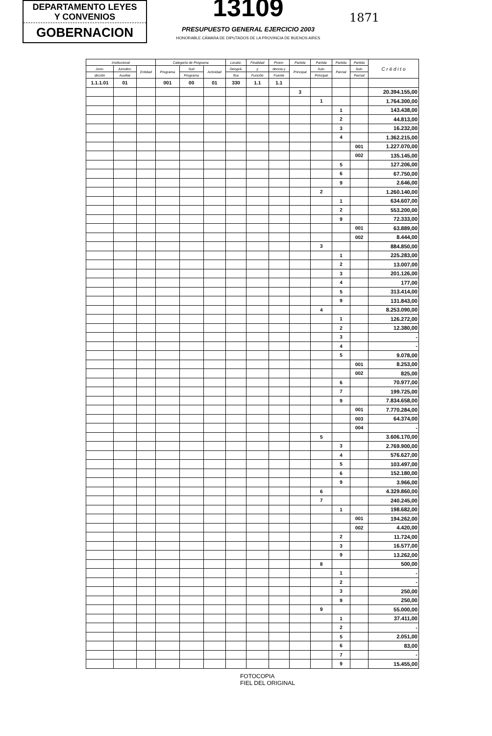DEPARTAMENTO LEYES
Y CONVENIOS
GOBERNACION
13109
PRESUPUESTO GENERAL EJERCICIO 2003
HONORABLE CÁMARA DE DIPUTADOS DE LA PROVINCIA DE BUENOS AIRES
1871
| Institucional | | | Categoría de Programa | | | Localiz. | Finalidad | Proce- | Partida | Partida | Partida | Partida | C r é d i t o |
| --- | --- | --- | --- | --- | --- | --- | --- | --- | --- | --- | --- | --- | --- |
| Juris- | Jurisdicc. | Entidad | Programa | Sub | Actividad | Geográ- | y | dencia y | Principal | Sub- | Parcial | Sub- | |
| dicción | Auxiliar | | | Programa | | fica | Función | Fuente | | Principal | | Parcial | |
| 1.1.1.01 | 01 | | 001 | 00 | 01 | 330 | 1.1 | 1.1 | | | | | |
| | | | | | | | | | 3 | | | | 20.394.155,00 |
| | | | | | | | | | | 1 | | | 1.764.300,00 |
| | | | | | | | | | | | 1 | | 143.438,00 |
| | | | | | | | | | | | 2 | | 44.813,00 |
| | | | | | | | | | | | 3 | | 16.232,00 |
| | | | | | | | | | | | 4 | | 1.362.215,00 |
| | | | | | | | | | | | | 001 | 1.227.070,00 |
| | | | | | | | | | | | | 002 | 135.145,00 |
| | | | | | | | | | | | 5 | | 127.206,00 |
| | | | | | | | | | | | 6 | | 67.750,00 |
| | | | | | | | | | | | 9 | | 2.646,00 |
| | | | | | | | | | | 2 | | | 1.260.140,00 |
| | | | | | | | | | | | 1 | | 634.607,00 |
| | | | | | | | | | | | 2 | | 553.200,00 |
| | | | | | | | | | | | 9 | | 72.333,00 |
| | | | | | | | | | | | | 001 | 63.889,00 |
| | | | | | | | | | | | | 002 | 8.444,00 |
| | | | | | | | | | | 3 | | | 884.850,00 |
| | | | | | | | | | | | 1 | | 225.283,00 |
| | | | | | | | | | | | 2 | | 13.007,00 |
| | | | | | | | | | | | 3 | | 201.126,00 |
| | | | | | | | | | | | 4 | | 177,00 |
| | | | | | | | | | | | 5 | | 313.414,00 |
| | | | | | | | | | | | 9 | | 131.843,00 |
| | | | | | | | | | | 4 | | | 8.253.090,00 |
| | | | | | | | | | | | 1 | | 126.272,00 |
| | | | | | | | | | | | 2 | | 12.380,00 |
| | | | | | | | | | | | 3 | | - |
| | | | | | | | | | | | 4 | | - |
| | | | | | | | | | | | 5 | | 9.078,00 |
| | | | | | | | | | | | | 001 | 8.253,00 |
| | | | | | | | | | | | | 002 | 825,00 |
| | | | | | | | | | | | 6 | | 70.977,00 |
| | | | | | | | | | | | 7 | | 199.725,00 |
| | | | | | | | | | | | 9 | | 7.834.658,00 |
| | | | | | | | | | | | | 001 | 7.770.284,00 |
| | | | | | | | | | | | | 003 | 64.374,00 |
| | | | | | | | | | | | | 004 | - |
| | | | | | | | | | | 5 | | | 3.606.170,00 |
| | | | | | | | | | | | 3 | | 2.769.900,00 |
| | | | | | | | | | | | 4 | | 576.627,00 |
| | | | | | | | | | | | 5 | | 103.497,00 |
| | | | | | | | | | | | 6 | | 152.180,00 |
| | | | | | | | | | | | 9 | | 3.966,00 |
| | | | | | | | | | | 6 | | | 4.329.860,00 |
| | | | | | | | | | | 7 | | | 240.245,00 |
| | | | | | | | | | | | 1 | | 198.682,00 |
| | | | | | | | | | | | | 001 | 194.262,00 |
| | | | | | | | | | | | | 002 | 4.420,00 |
| | | | | | | | | | | | 2 | | 11.724,00 |
| | | | | | | | | | | | 3 | | 16.577,00 |
| | | | | | | | | | | | 9 | | 13.262,00 |
| | | | | | | | | | | 8 | | | 500,00 |
| | | | | | | | | | | | 1 | | - |
| | | | | | | | | | | | 2 | | - |
| | | | | | | | | | | | 3 | | 250,00 |
| | | | | | | | | | | | 9 | | 250,00 |
| | | | | | | | | | | 9 | | | 55.000,00 |
| | | | | | | | | | | | 1 | | 37.411,00 |
| | | | | | | | | | | | 2 | | - |
| | | | | | | | | | | | 5 | | 2.051,00 |
| | | | | | | | | | | | 6 | | 83,00 |
| | | | | | | | | | | | 7 | | - |
| | | | | | | | | | | | 9 | | 15.455,00 |
FOTOCOPIA
FIEL DEL ORIGINAL